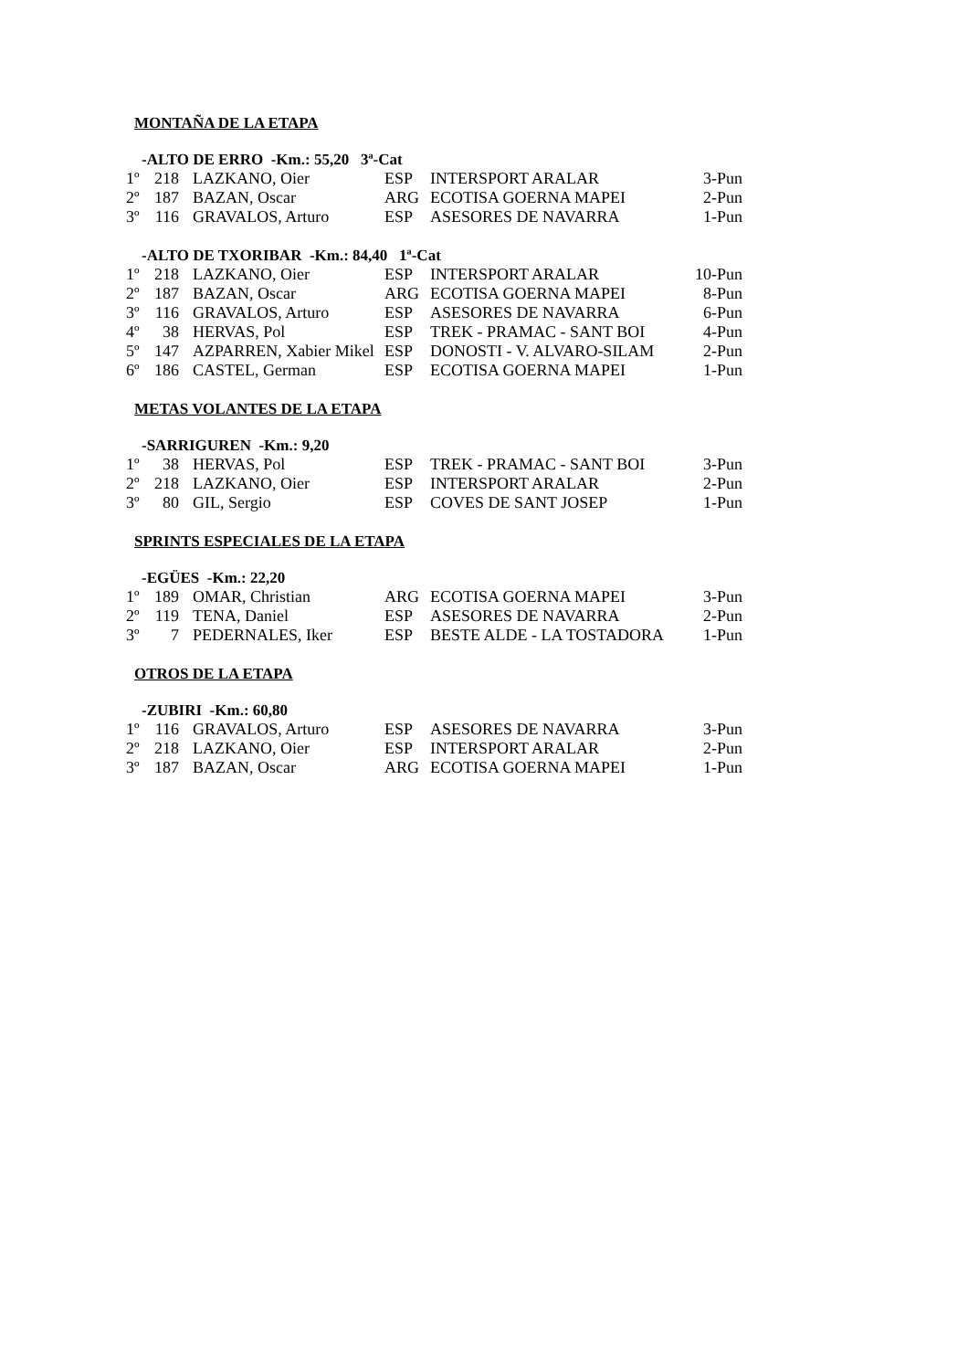MONTAÑA DE LA ETAPA
-ALTO DE ERRO -Km.: 55,20 3ª-Cat
| 1º | 218 | LAZKANO, Oier | ESP | INTERSPORT ARALAR | 3-Pun |
| 2º | 187 | BAZAN, Oscar | ARG | ECOTISA GOERNA MAPEI | 2-Pun |
| 3º | 116 | GRAVALOS, Arturo | ESP | ASESORES DE NAVARRA | 1-Pun |
-ALTO DE TXORIBAR -Km.: 84,40 1ª-Cat
| 1º | 218 | LAZKANO, Oier | ESP | INTERSPORT ARALAR | 10-Pun |
| 2º | 187 | BAZAN, Oscar | ARG | ECOTISA GOERNA MAPEI | 8-Pun |
| 3º | 116 | GRAVALOS, Arturo | ESP | ASESORES DE NAVARRA | 6-Pun |
| 4º | 38 | HERVAS, Pol | ESP | TREK - PRAMAC - SANT BOI | 4-Pun |
| 5º | 147 | AZPARREN, Xabier Mikel | ESP | DONOSTI - V. ALVARO-SILAM | 2-Pun |
| 6º | 186 | CASTEL, German | ESP | ECOTISA GOERNA MAPEI | 1-Pun |
METAS VOLANTES DE LA ETAPA
-SARRIGUREN -Km.: 9,20
| 1º | 38 | HERVAS, Pol | ESP | TREK - PRAMAC - SANT BOI | 3-Pun |
| 2º | 218 | LAZKANO, Oier | ESP | INTERSPORT ARALAR | 2-Pun |
| 3º | 80 | GIL, Sergio | ESP | COVES DE SANT JOSEP | 1-Pun |
SPRINTS ESPECIALES DE LA ETAPA
-EGÜES -Km.: 22,20
| 1º | 189 | OMAR, Christian | ARG | ECOTISA GOERNA MAPEI | 3-Pun |
| 2º | 119 | TENA, Daniel | ESP | ASESORES DE NAVARRA | 2-Pun |
| 3º | 7 | PEDERNALES, Iker | ESP | BESTE ALDE - LA TOSTADORA | 1-Pun |
OTROS DE LA ETAPA
-ZUBIRI -Km.: 60,80
| 1º | 116 | GRAVALOS, Arturo | ESP | ASESORES DE NAVARRA | 3-Pun |
| 2º | 218 | LAZKANO, Oier | ESP | INTERSPORT ARALAR | 2-Pun |
| 3º | 187 | BAZAN, Oscar | ARG | ECOTISA GOERNA MAPEI | 1-Pun |